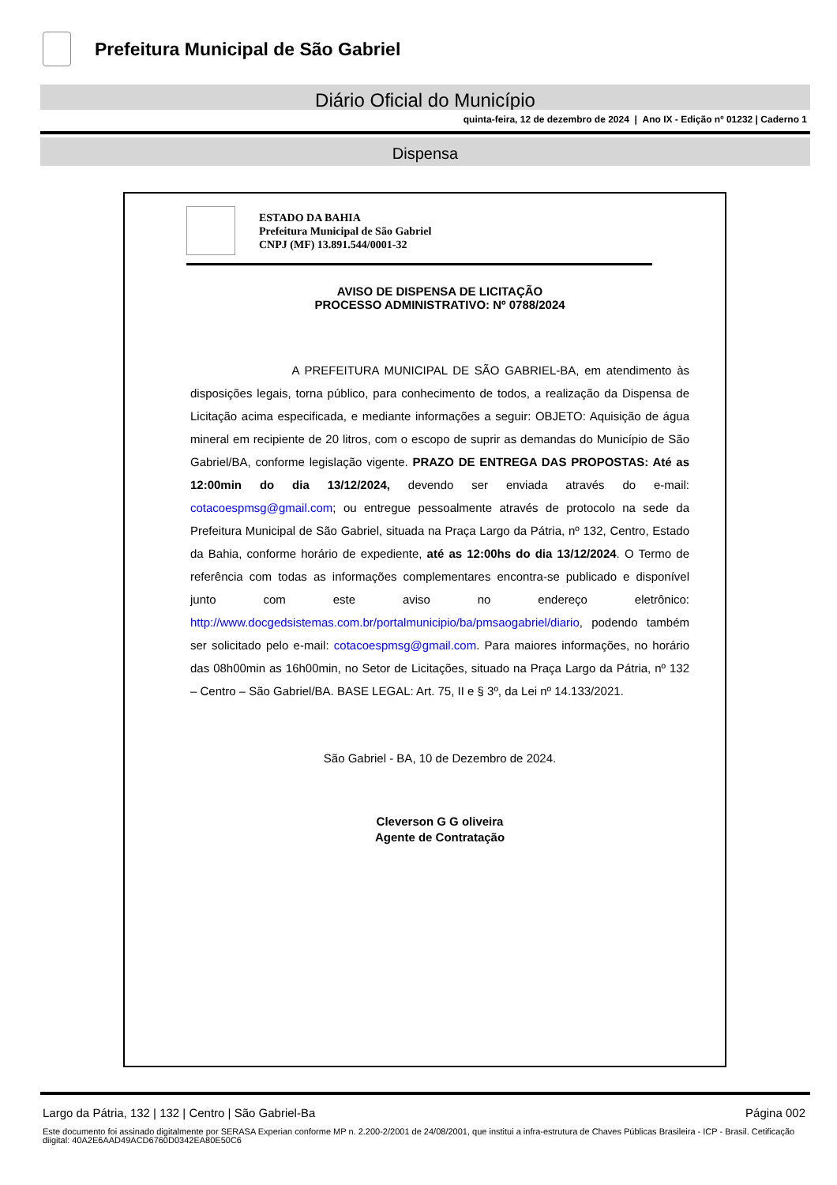Prefeitura Municipal de São Gabriel
Diário Oficial do Município
quinta-feira, 12 de dezembro de 2024 | Ano IX - Edição nº 01232 | Caderno 1
Dispensa
ESTADO DA BAHIA
Prefeitura Municipal de São Gabriel
CNPJ (MF) 13.891.544/0001-32
AVISO DE DISPENSA DE LICITAÇÃO
PROCESSO ADMINISTRATIVO: Nº 0788/2024
A PREFEITURA MUNICIPAL DE SÃO GABRIEL-BA, em atendimento às disposições legais, torna público, para conhecimento de todos, a realização da Dispensa de Licitação acima especificada, e mediante informações a seguir: OBJETO: Aquisição de água mineral em recipiente de 20 litros, com o escopo de suprir as demandas do Município de São Gabriel/BA, conforme legislação vigente. PRAZO DE ENTREGA DAS PROPOSTAS: Até as 12:00min do dia 13/12/2024, devendo ser enviada através do e-mail: cotacoespmsg@gmail.com; ou entregue pessoalmente através de protocolo na sede da Prefeitura Municipal de São Gabriel, situada na Praça Largo da Pátria, nº 132, Centro, Estado da Bahia, conforme horário de expediente, até as 12:00hs do dia 13/12/2024. O Termo de referência com todas as informações complementares encontra-se publicado e disponível junto com este aviso no endereço eletrônico: http://www.docgedsistemas.com.br/portalmunicipio/ba/pmsaogabriel/diario, podendo também ser solicitado pelo e-mail: cotacoespmsg@gmail.com. Para maiores informações, no horário das 08h00min as 16h00min, no Setor de Licitações, situado na Praça Largo da Pátria, nº 132 – Centro – São Gabriel/BA. BASE LEGAL: Art. 75, II e § 3º, da Lei nº 14.133/2021.
São Gabriel - BA, 10 de Dezembro de 2024.
Cleverson G G oliveira
Agente de Contratação
Largo da Pátria, 132 | 132 | Centro | São Gabriel-Ba Página 002
Este documento foi assinado digitalmente por SERASA Experian conforme MP n. 2.200-2/2001 de 24/08/2001, que institui a infra-estrutura de Chaves Públicas Brasileira - ICP - Brasil. Cetificação diigital: 40A2E6AAD49ACD6760D0342EA80E50C6